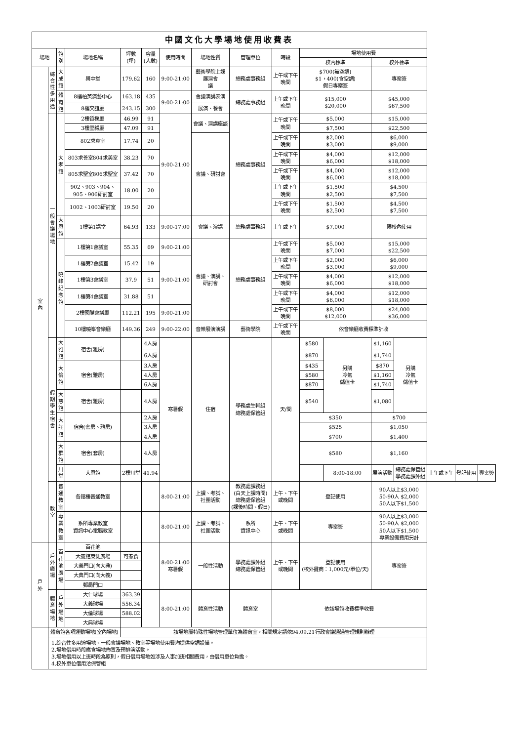| 中國文化大學場地使用收費表 | | | | | | | | | | | | | | | | |
| --- | --- | --- | --- | --- | --- | --- | --- | --- | --- | --- | --- | --- | --- | --- | --- | --- |
| 場地 | | 館 別 | 場地名稱 | 坪數 (坪) | 容量 (人數) | 使用時間 | 場地性質 | 管理單位 | 時段 | 場地使用費 | | | | | | |
| | | | | | | | | | | 校內標準 | | 校外標準 | | | | |
| 室 內 | 綜 合 性 多 用 途 | 大成館 | 興中堂 | 179.62 | 160 | 9:00-21:00 | 藝術學院上課 展演會 議 | 總務處事務組 | 上午或下午 晚間 | $700(無空調) $1，400(含空調) 假日專案簽 | | 專案簽 | | | | |
| | | 體育館 | 8樓柏英演藝中心 | 163.18 | 435 | 9:00-21:00 | 會議演講表演 | 總務處事務組 | 上午或下午 晚間 | $15,000 $20,000 | | $45,000 $67,500 | | | | |
| | | | 8樓交誼廳 | 243.15 | 300 | | 展演、餐會 | | | | | | | | | |
| | 一 般 會 議 場 地 | 大孝館 | 2樓質樸廳 | 46.99 | 91 | 9:00-21:00 | 會議、演講座談 | 總務處事務組 | 上午或下午 晚間 | $5,000 | | $15,000 | | | | |
| | | | 3樓堅毅廳 | 47.09 | 91 | | | | | $7,500 | | $22,500 | | | | |
| | | | 802求真室 | 17.74 | 20 | | 會議、研討會 | | 上午或下午 晚間 | $2,000 $3,000 | | $6,000 $9,000 | | | | |
| | | | 803求善室804求美室 | 38.23 | 70 | | | | 上午或下午 晚間 | $4,000 $6,000 | | $12,000 $18,000 | | | | |
| | | | 805求聖室806求聖室 | 37.42 | 70 | | | | 上午或下午 晚間 | $4,000 $6,000 | | $12,000 $18,000 | | | | |
| | | | 902、903、904、 905、906研討室 | 18.00 | 20 | | | | 上午或下午 晚間 | $1,500 $2,500 | | $4,500 $7,500 | | | | |
| | | | 1002、1003研討室 | 19.50 | 20 | | | | 上午或下午 晚間 | $1,500 $2,500 | | $4,500 $7,500 | | | | |
| | | 大恩館 | 1樓第1講堂 | 64.93 | 133 | 9:00-17:00 | 會議、演講 | 總務處事務組 | 上午或下午 | $7,000 | | 限校內使用 | | | | |
| | | 曉峰 紀念館 | 1樓第1會議室 | 55.35 | 69 | 9:00-21:00 | 會議、演講、 研討會 | 總務處事務組 | 上午或下午 晚間 | $5,000 $7,000 | | $15,000 $22,500 | | | | |
| | | | 1樓第2會議室 | 15.42 | 19 | 9:00-21:00 | | | 上午或下午 晚間 | $2,000 $3,000 | | $6,000 $9,000 | | | | |
| | | | 1樓第3會議室 | 37.9 | 51 | | | | 上午或下午 晚間 | $4,000 $6,000 | | $12,000 $18,000 | | | | |
| | | | 1樓第4會議室 | 31.88 | 51 | | | | 上午或下午 晚間 | $4,000 $6,000 | | $12,000 $18,000 | | | | |
| | | | 2樓國際會議廳 | 112.21 | 195 | 9:00-21:00 | | | 上午或下午 晚間 | $8,000 $12,000 | | $24,000 $36,000 | | | | |
| | | | 10樓曉峯音樂廳 | 149.36 | 249 | 9:00-22:00 | 音樂展演演講 | 藝術學院 | 上午或下午 晚間 | 依音樂廳收費標準計收 | | | | | | |
| | 假 期 學 生 宿 舍 | 大雅館 | 宿舍(雅房) | | 4人房 | 寒暑假 | 住宿 | 學務處生輔組 總務處保管組 | 天/間 | $580 | 另購 冷氣 儲值卡 | $1,160 | 另購 冷氣 儲值卡 | | | |
| | | | | | 6人房 | | | | | $870 | | $1,740 | | | | |
| | | 大倫館 | 宿舍(雅房) | | 3人房 | | | | | $435 | | $870 | | | | |
| | | | | | 4人房 | | | | | $580 | | $1,160 | | | | |
| | | | | | 6人房 | | | | | $870 | | $1,740 | | | | |
| | | 大慈館 | 宿舍(雅房) | | 4人房 | | | | | $540 | | $1,080 | | | | |
| | | 大莊館 | 宿舍(套房、雅房) | | 2人房 | | | | | $350 | | $700 | | | | |
| | | | | | 3人房 | | | | | $525 | | $1,050 | | | | |
| | | | | | 4人房 | | | | | $700 | | $1,400 | | | | |
| | | 大群館 | 宿舍(套房) | | 4人房 | | | | | $580 | | $1,160 | | | | |
| | | 川 堂 | 大恩館 | 2樓川堂 | 41.94 | | | | | | 8:00-18:00 | 展演活動 | 總務處保管組 學務處課外組 | 上午或下午 | 登記使用 | 專案簽 |
| | 教 室 | 普通教室 | 各館樓普通教室 | | | 8:00-21:00 | 上課、考試、 社團活動 | 教務處課務組 (白天上課時間) 總務處保管組 (課後時間、假日) | 上午、下午 或晚間 | 登記使用 | | 90人以上$3,000 50-90人 $2,000 50人以下$1,500 | | | | |
| | | 專業教室 | 系所專業教室 資訊中心電腦教室 | | | 8:00-21:00 | 上課、考試、 社團活動 | 系所 資訊中心 | 上午、下午 或晚間 | 專案簽 | | 90人以上$3,000 50-90人 $2,000 50人以下$1,500 專業設備費用另計 | | | | |
| 戶 外 | 戶 外 廣 場 | 百花池 廣場 | 百花池 | | | 8:00-21:00 寒暑假 | 一般性活動 | 學務處課外組 總務處保管組 | 上午、下午 或晚間 | 登記使用 (校外攤商：1,000元/單位/天) | | 專案簽 | | | | |
| | | | 大義館東側廣場 | 可煮食 | | | | | | | | | | | | |
| | | | 大義門口(向大典) | | | | | | | | | | | | | |
| | | | 大典門口(向大義) | | | | | | | | | | | | | |
| | | | 郵局門口 | | | | | | | | | | | | | |
| | 體 育 場 地 | 戶外場地 | 大仁球場 | 363.39 | | 8:00-21:00 | 體育性活動 | 體育室 | 依該場館收費標準收費 | | | | | | | |
| | | | 大義球場 | 556.34 | | | | | | | | | | | | |
| | | | 大倫球場 | 588.02 | | | | | | | | | | | | |
| | | | 大典球場 | | | | | | | | | | | | | |
| | 體育館各項運動場地(室內場地) | | | 該場地屬特殊性場地管理單位為體育室，相關規定請依94.09.21行政會議通過管理規則辦理 | | | | | | | | | | | | |
| | 1.綜合性多用途場地、一般會議場地、教室等場地使用費均提供空調設備。 2.場地借用時段應含場地佈置及預排演活動。 3.場地借用以上班時段為原則，假日借用場地如涉及人事加班相關費用，由借用單位負擔。 4.校外單位借用洽保管組 | | | | | | | | | | | | | | | |